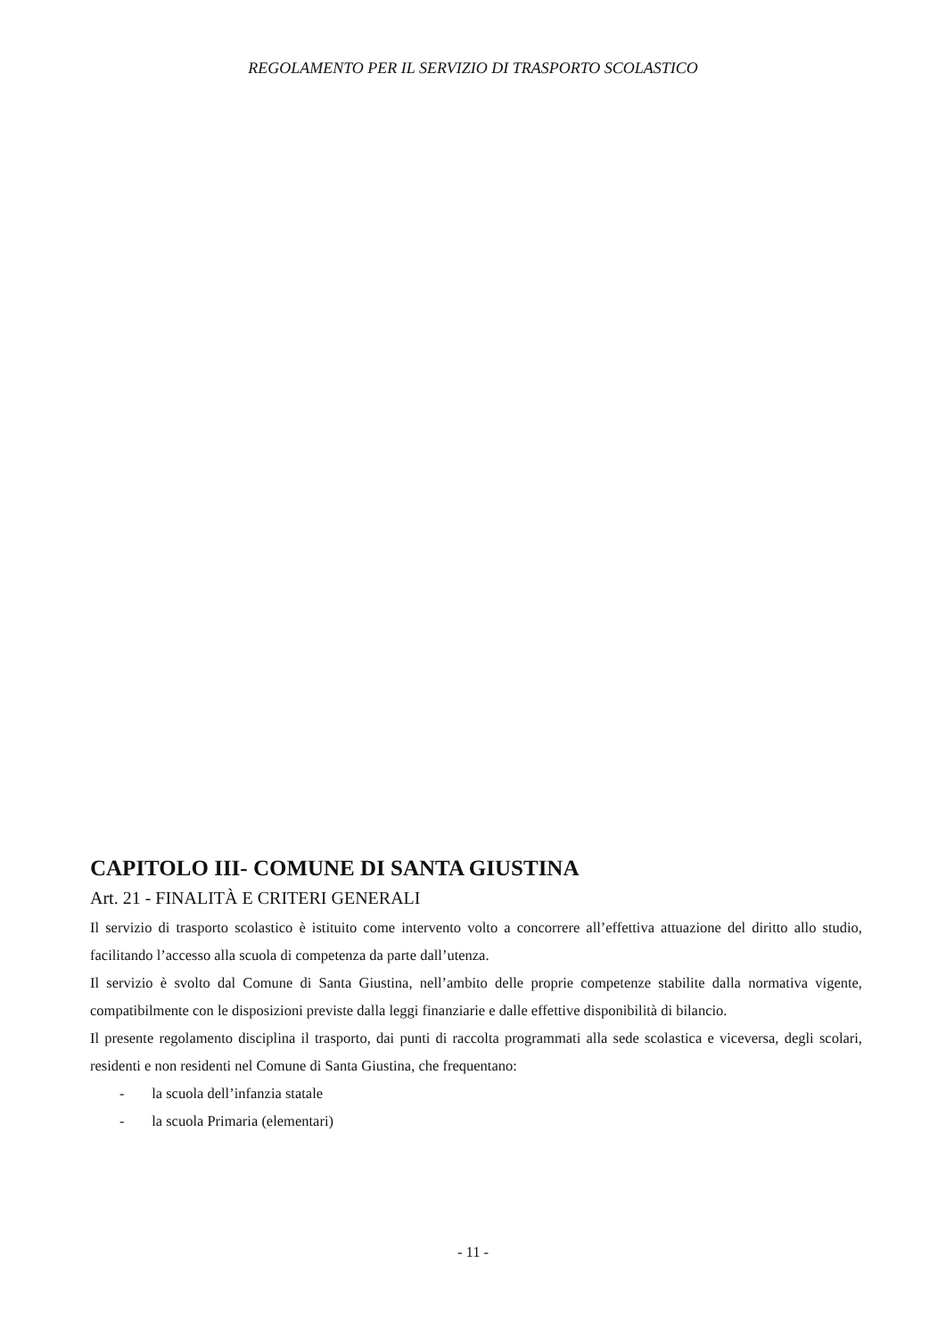REGOLAMENTO PER IL SERVIZIO DI TRASPORTO SCOLASTICO
CAPITOLO III- COMUNE DI SANTA GIUSTINA
Art. 21 - FINALITÀ E CRITERI GENERALI
Il servizio di trasporto scolastico è istituito come intervento volto a concorrere all’effettiva attuazione del diritto allo studio, facilitando l’accesso alla scuola di competenza da parte dall’utenza.
Il servizio è svolto dal Comune di Santa Giustina, nell’ambito delle proprie competenze stabilite dalla normativa vigente, compatibilmente con le disposizioni previste dalla leggi finanziarie e dalle effettive disponibilità di bilancio.
Il presente regolamento disciplina il trasporto, dai punti di raccolta programmati alla sede scolastica e viceversa, degli scolari, residenti e non residenti nel Comune di Santa Giustina, che frequentano:
- la scuola dell’infanzia statale
- la scuola Primaria (elementari)
- 11 -